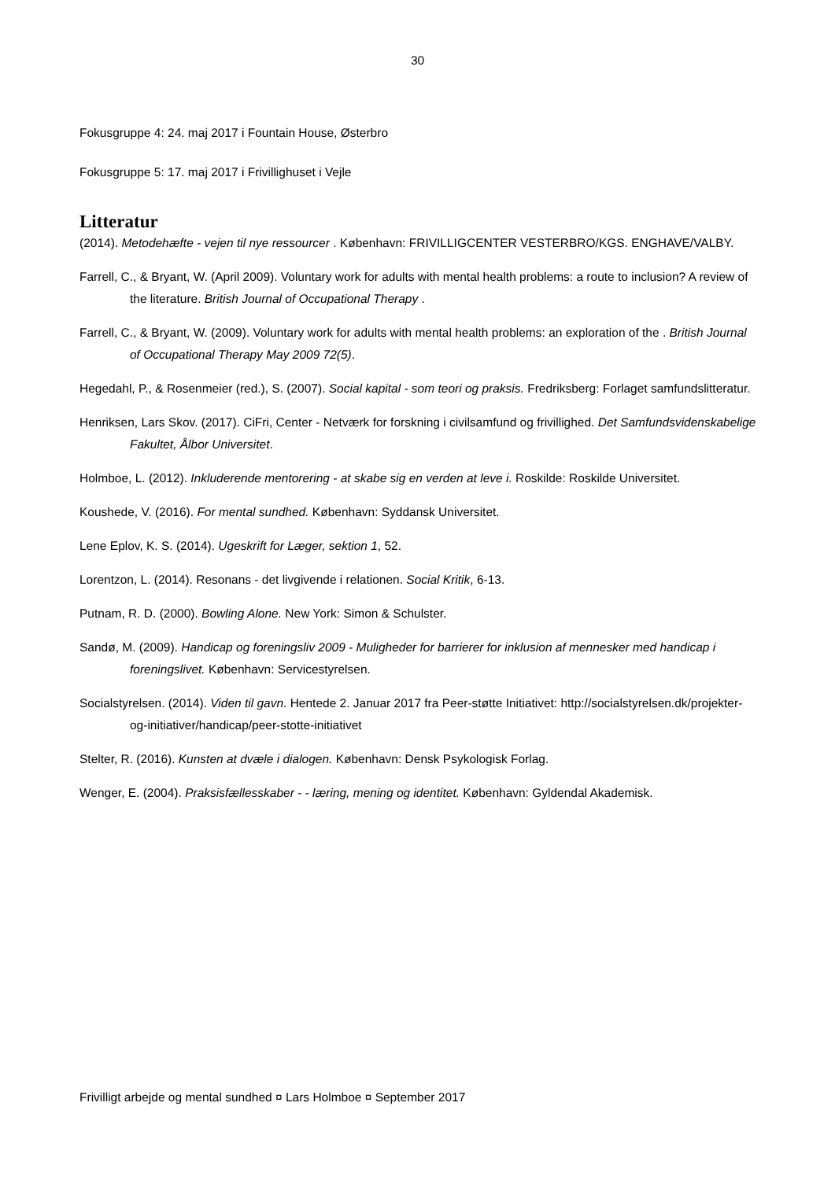30
Fokusgruppe 4: 24. maj 2017 i Fountain House, Østerbro
Fokusgruppe 5: 17. maj 2017 i Frivillighuset i Vejle
Litteratur
(2014). Metodehæfte - vejen til nye ressourcer . København: FRIVILLIGCENTER VESTERBRO/KGS. ENGHAVE/VALBY.
Farrell, C., & Bryant, W. (April 2009). Voluntary work for adults with mental health problems: a route to inclusion? A review of the literature. British Journal of Occupational Therapy .
Farrell, C., & Bryant, W. (2009). Voluntary work for adults with mental health problems: an exploration of the . British Journal of Occupational Therapy May 2009 72(5).
Hegedahl, P., & Rosenmeier (red.), S. (2007). Social kapital - som teori og praksis. Fredriksberg: Forlaget samfundslitteratur.
Henriksen, Lars Skov. (2017). CiFri, Center - Netværk for forskning i civilsamfund og frivillighed. Det Samfundsvidenskabelige Fakultet, Ålbor Universitet.
Holmboe, L. (2012). Inkluderende mentorering - at skabe sig en verden at leve i. Roskilde: Roskilde Universitet.
Koushede, V. (2016). For mental sundhed. København: Syddansk Universitet.
Lene Eplov, K. S. (2014). Ugeskrift for Læger, sektion 1, 52.
Lorentzon, L. (2014). Resonans - det livgivende i relationen. Social Kritik, 6-13.
Putnam, R. D. (2000). Bowling Alone. New York: Simon & Schulster.
Sandø, M. (2009). Handicap og foreningsliv 2009 - Muligheder for barrierer for inklusion af mennesker med handicap i foreningslivet. København: Servicestyrelsen.
Socialstyrelsen. (2014). Viden til gavn. Hentede 2. Januar 2017 fra Peer-støtte Initiativet: http://socialstyrelsen.dk/projekter-og-initiativer/handicap/peer-stotte-initiativet
Stelter, R. (2016). Kunsten at dvæle i dialogen. København: Densk Psykologisk Forlag.
Wenger, E. (2004). Praksisfællesskaber - - læring, mening og identitet. København: Gyldendal Akademisk.
Frivilligt arbejde og mental sundhed ¤ Lars Holmboe ¤ September 2017